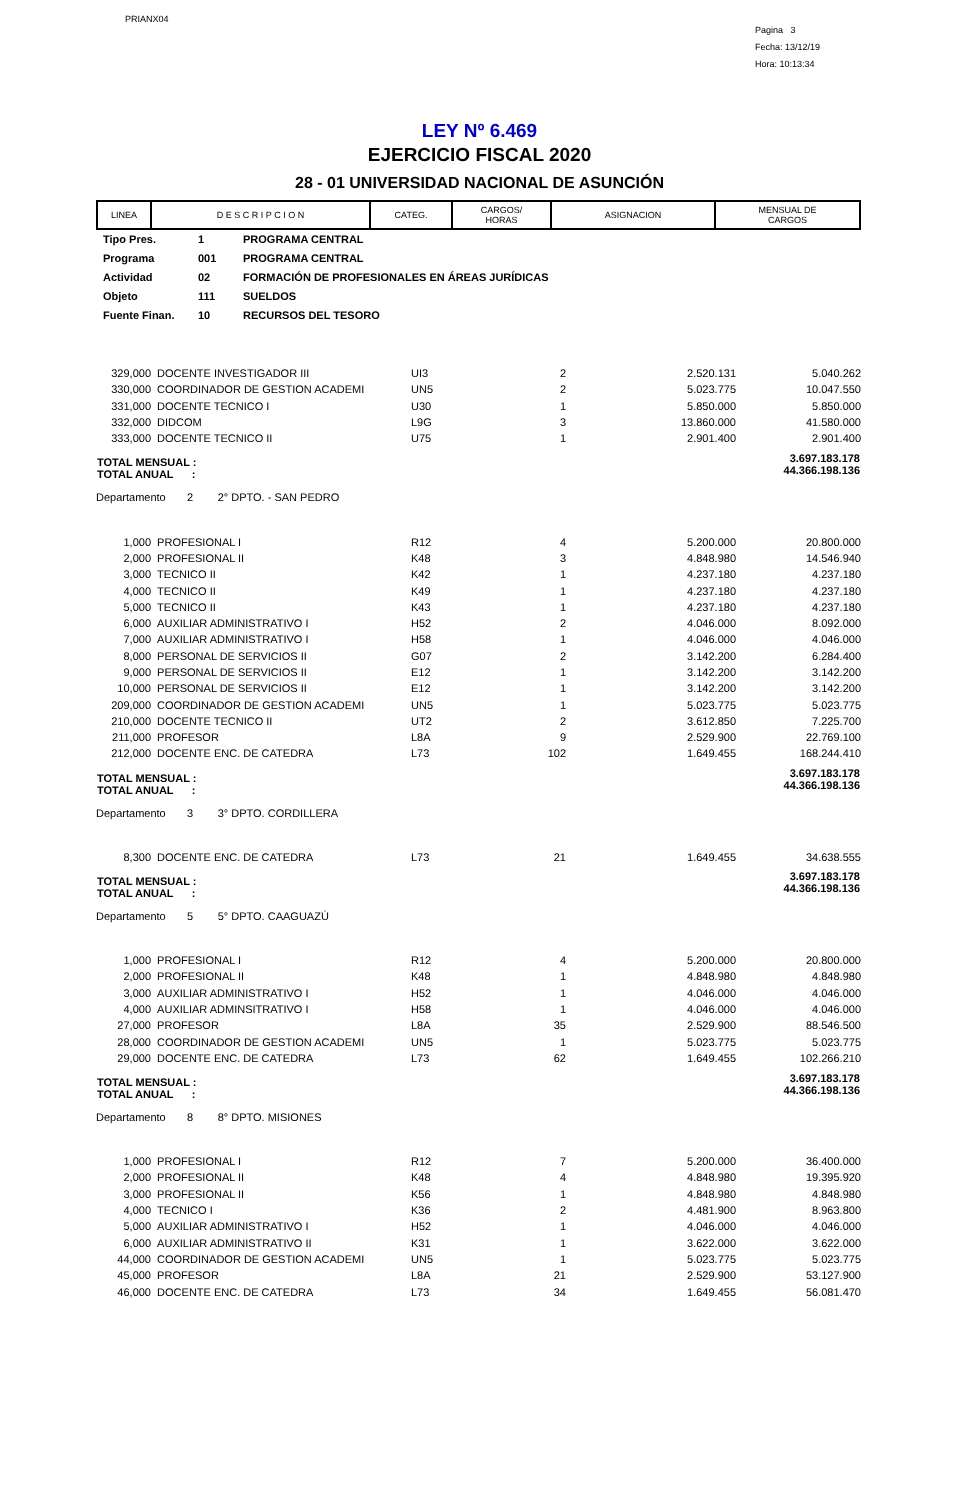PRIANX04
Pagina 3
Fecha: 13/12/19
Hora: 10:13:34
LEY Nº 6.469
EJERCICIO FISCAL 2020
28 - 01 UNIVERSIDAD NACIONAL DE ASUNCIÓN
| LINEA | D E S C R I P C I O N | CATEG. | CARGOS/ HORAS | ASIGNACION | MENSUAL DE CARGOS |
Tipo Pres. 1 PROGRAMA CENTRAL
Programa 001 PROGRAMA CENTRAL
Actividad 02 FORMACIÓN DE PROFESIONALES EN ÁREAS JURÍDICAS
Objeto 111 SUELDOS
Fuente Finan. 10 RECURSOS DEL TESORO
| 329,000 | DOCENTE INVESTIGADOR III | UI3 | 2 | 2.520.131 | 5.040.262 |
| 330,000 | COORDINADOR DE GESTION ACADEMI | UN5 | 2 | 5.023.775 | 10.047.550 |
| 331,000 | DOCENTE TECNICO I | U30 | 1 | 5.850.000 | 5.850.000 |
| 332,000 | DIDCOM | L9G | 3 | 13.860.000 | 41.580.000 |
| 333,000 | DOCENTE TECNICO II | U75 | 1 | 2.901.400 | 2.901.400 |
| TOTAL MENSUAL : TOTAL ANUAL : | | | | | 3.697.183.178 44.366.198.136 |
| Departamento 2 2° DPTO. - SAN PEDRO | | | | | |
| 1,000 | PROFESIONAL I | R12 | 4 | 5.200.000 | 20.800.000 |
| 2,000 | PROFESIONAL II | K48 | 3 | 4.848.980 | 14.546.940 |
| 3,000 | TECNICO II | K42 | 1 | 4.237.180 | 4.237.180 |
| 4,000 | TECNICO II | K49 | 1 | 4.237.180 | 4.237.180 |
| 5,000 | TECNICO II | K43 | 1 | 4.237.180 | 4.237.180 |
| 6,000 | AUXILIAR ADMINISTRATIVO I | H52 | 2 | 4.046.000 | 8.092.000 |
| 7,000 | AUXILIAR ADMINISTRATIVO I | H58 | 1 | 4.046.000 | 4.046.000 |
| 8,000 | PERSONAL DE SERVICIOS II | G07 | 2 | 3.142.200 | 6.284.400 |
| 9,000 | PERSONAL DE SERVICIOS II | E12 | 1 | 3.142.200 | 3.142.200 |
| 10,000 | PERSONAL DE SERVICIOS II | E12 | 1 | 3.142.200 | 3.142.200 |
| 209,000 | COORDINADOR DE GESTION ACADEMI | UN5 | 1 | 5.023.775 | 5.023.775 |
| 210,000 | DOCENTE TECNICO II | UT2 | 2 | 3.612.850 | 7.225.700 |
| 211,000 | PROFESOR | L8A | 9 | 2.529.900 | 22.769.100 |
| 212,000 | DOCENTE ENC. DE CATEDRA | L73 | 102 | 1.649.455 | 168.244.410 |
| TOTAL MENSUAL : TOTAL ANUAL : | | | | | 3.697.183.178 44.366.198.136 |
| Departamento 3 3° DPTO. CORDILLERA | | | | | |
| 8,300 | DOCENTE ENC. DE CATEDRA | L73 | 21 | 1.649.455 | 34.638.555 |
| TOTAL MENSUAL : TOTAL ANUAL : | | | | | 3.697.183.178 44.366.198.136 |
| Departamento 5 5° DPTO. CAAGUAZÚ | | | | | |
| 1,000 | PROFESIONAL I | R12 | 4 | 5.200.000 | 20.800.000 |
| 2,000 | PROFESIONAL II | K48 | 1 | 4.848.980 | 4.848.980 |
| 3,000 | AUXILIAR ADMINISTRATIVO I | H52 | 1 | 4.046.000 | 4.046.000 |
| 4,000 | AUXILIAR ADMINSITRATIVO I | H58 | 1 | 4.046.000 | 4.046.000 |
| 27,000 | PROFESOR | L8A | 35 | 2.529.900 | 88.546.500 |
| 28,000 | COORDINADOR DE GESTION ACADEMI | UN5 | 1 | 5.023.775 | 5.023.775 |
| 29,000 | DOCENTE ENC. DE CATEDRA | L73 | 62 | 1.649.455 | 102.266.210 |
| TOTAL MENSUAL : TOTAL ANUAL : | | | | | 3.697.183.178 44.366.198.136 |
| Departamento 8 8° DPTO. MISIONES | | | | | |
| 1,000 | PROFESIONAL I | R12 | 7 | 5.200.000 | 36.400.000 |
| 2,000 | PROFESIONAL II | K48 | 4 | 4.848.980 | 19.395.920 |
| 3,000 | PROFESIONAL II | K56 | 1 | 4.848.980 | 4.848.980 |
| 4,000 | TECNICO I | K36 | 2 | 4.481.900 | 8.963.800 |
| 5,000 | AUXILIAR ADMINISTRATIVO I | H52 | 1 | 4.046.000 | 4.046.000 |
| 6,000 | AUXILIAR ADMINISTRATIVO II | K31 | 1 | 3.622.000 | 3.622.000 |
| 44,000 | COORDINADOR DE GESTION ACADEMI | UN5 | 1 | 5.023.775 | 5.023.775 |
| 45,000 | PROFESOR | L8A | 21 | 2.529.900 | 53.127.900 |
| 46,000 | DOCENTE ENC. DE CATEDRA | L73 | 34 | 1.649.455 | 56.081.470 |